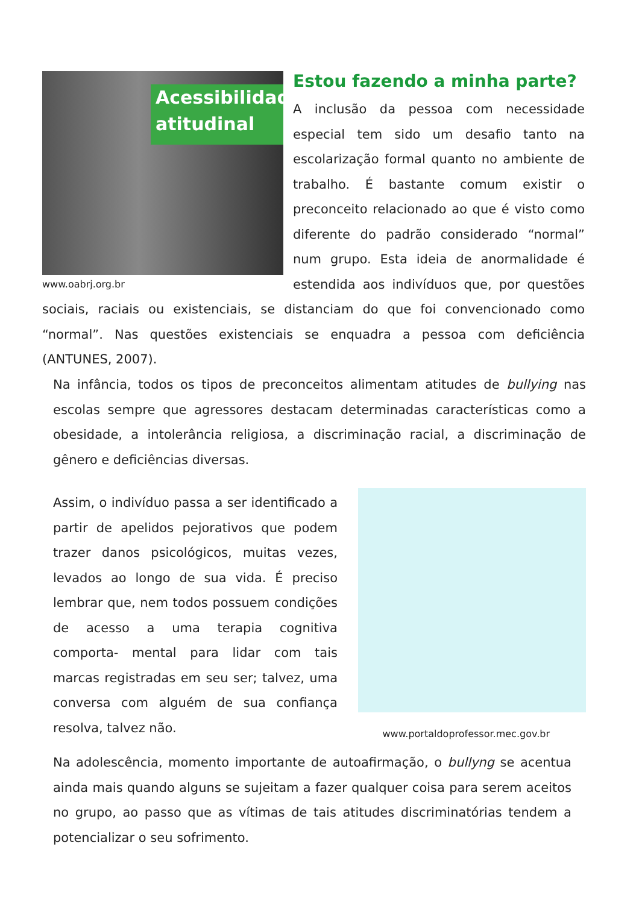Acessibilidade
atitudinal
www.oabrj.org.br
Estou fazendo a minha parte?
A inclusão da pessoa com necessidade especial tem sido um desafio tanto na escolarização formal quanto no ambiente de trabalho. É bastante comum existir o preconceito relacionado ao que é visto como diferente do padrão considerado “normal” num grupo. Esta ideia de anormalidade é estendida aos indivíduos que, por questões sociais, raciais ou existenciais, se distanciam do que foi convencionado como “normal”. Nas questões existenciais se enquadra a pessoa com deficiência (ANTUNES, 2007).
Na infância, todos os tipos de preconceitos alimentam atitudes de bullying nas escolas sempre que agressores destacam determinadas características como a obesidade, a intolerância religiosa, a discriminação racial, a discriminação de gênero e deficiências diversas.
www.portaldoprofessor.mec.gov.br
Assim, o indivíduo passa a ser identificado a partir de apelidos pejorativos que podem trazer danos psicológicos, muitas vezes, levados ao longo de sua vida. É preciso lembrar que, nem todos possuem condições de acesso a uma terapia cognitiva comporta- mental para lidar com tais marcas registradas em seu ser; talvez, uma conversa com alguém de sua confiança resolva, talvez não.
Na adolescência, momento importante de autoafirmação, o bullyng se acentua ainda mais quando alguns se sujeitam a fazer qualquer coisa para serem aceitos no grupo, ao passo que as vítimas de tais atitudes discriminatórias tendem a potencializar o seu sofrimento.